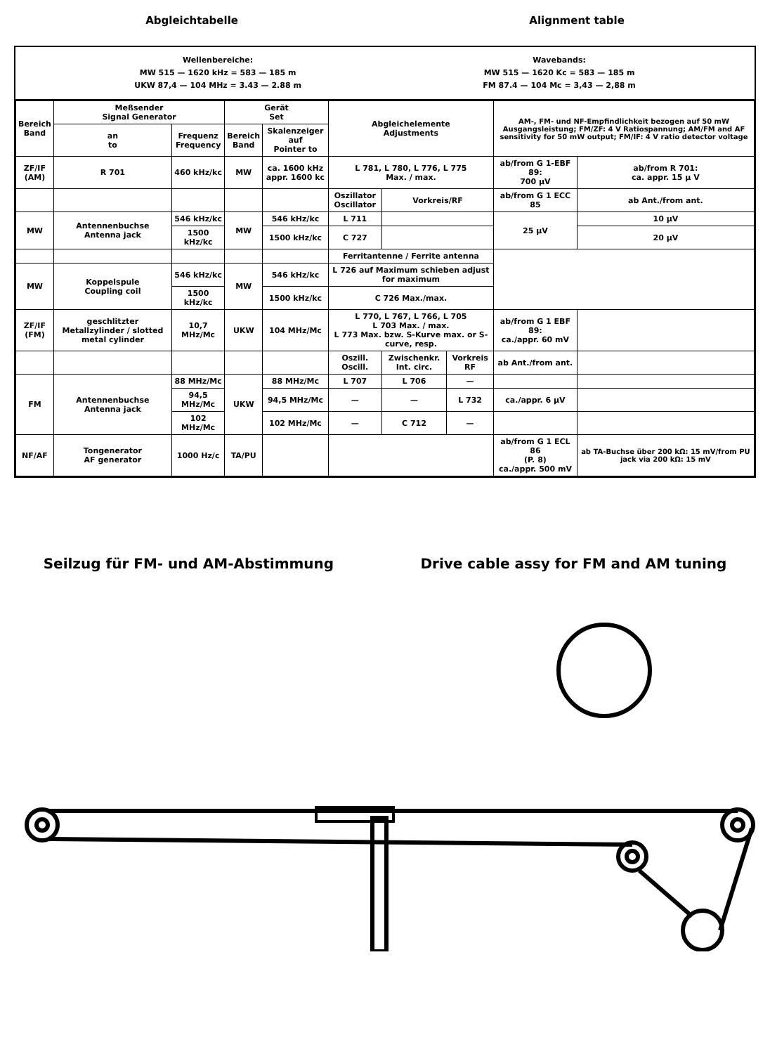Abgleichtabelle Alignment table
Wellenbereiche:
MW 515 — 1620 kHz = 583 — 185 m
UKW 87,4 — 104 MHz = 3.43 — 2.88 m
Wavebands:
MW 515 — 1620 Kc = 583 — 185 m
FM 87.4 — 104 Mc = 3,43 — 2,88 m
| Bereich Band | Meßsender Signal Generator | | Gerät Set | | Abgleichelemente Adjustments | | | AM-, FM- und NF-Empfindlichkeit bezogen auf 50 mW Ausgangsleistung; FM/ZF: 4 V Ratiospannung; AM/FM and AF sensitivity for 50 mW output; FM/IF: 4 V ratio detector voltage | |
| --- | --- | --- | --- | --- | --- | --- | --- | --- | --- |
| | an to | Frequenz Frequency | Bereich Band | Skalenzeiger auf Pointer to | | | | | |
| ZF/IF (AM) | R 701 | 460 kHz/kc | MW | ca. 1600 kHz appr. 1600 kc | L 781, L 780, L 776, L 775 Max. / max. | | | ab/from G 1-EBF 89: 700 µV | ab/from R 701: ca. appr. 15 µ V |
| | | | | | Oszillator Oscillator | Vorkreis/RF | | ab/from G 1 ECC 85 | ab Ant./from ant. |
| MW | Antennenbuchse Antenna jack | 546 kHz/kc | MW | 546 kHz/kc | L 711 | | | 25 µV | 10 µV |
| | | 1500 kHz/kc | | 1500 kHz/kc | C 727 | | | | 20 µV |
| | | | | | Ferritantenne / Ferrite antenna | | | | |
| MW | Koppelspule Coupling coil | 546 kHz/kc | MW | 546 kHz/kc | L 726 auf Maximum schieben adjust for maximum | | | | |
| | | 1500 kHz/kc | | 1500 kHz/kc | C 726 Max./max. | | | | |
| ZF/IF (FM) | geschlitzter Metallzylinder / slotted metal cylinder | 10,7 MHz/Mc | UKW | 104 MHz/Mc | L 770, L 767, L 766, L 705 L 703 Max. / max. L 773 Max. bzw. S-Kurve max. or S-curve, resp. | | | ab/from G 1 EBF 89: ca./appr. 60 mV | |
| | | | | | Oszill. Oscill. | Zwischenkr. Int. circ. | Vorkreis RF | ab Ant./from ant. | |
| FM | Antennenbuchse Antenna jack | 88 MHz/Mc | UKW | 88 MHz/Mc | L 707 | L 706 | — | | |
| | | 94,5 MHz/Mc | | 94,5 MHz/Mc | — | — | L 732 | ca./appr. 6 µV | |
| | | 102 MHz/Mc | | 102 MHz/Mc | — | C 712 | — | | |
| NF/AF | Tongenerator AF generator | 1000 Hz/c | TA/PU | | | | | ab/from G 1 ECL 86 (P. 8) ca./appr. 500 mV | ab TA-Buchse über 200 kΩ: 15 mV/from PU jack via 200 kΩ: 15 mV |
Seilzug für FM- und AM-Abstimmung Drive cable assy for FM and AM tuning